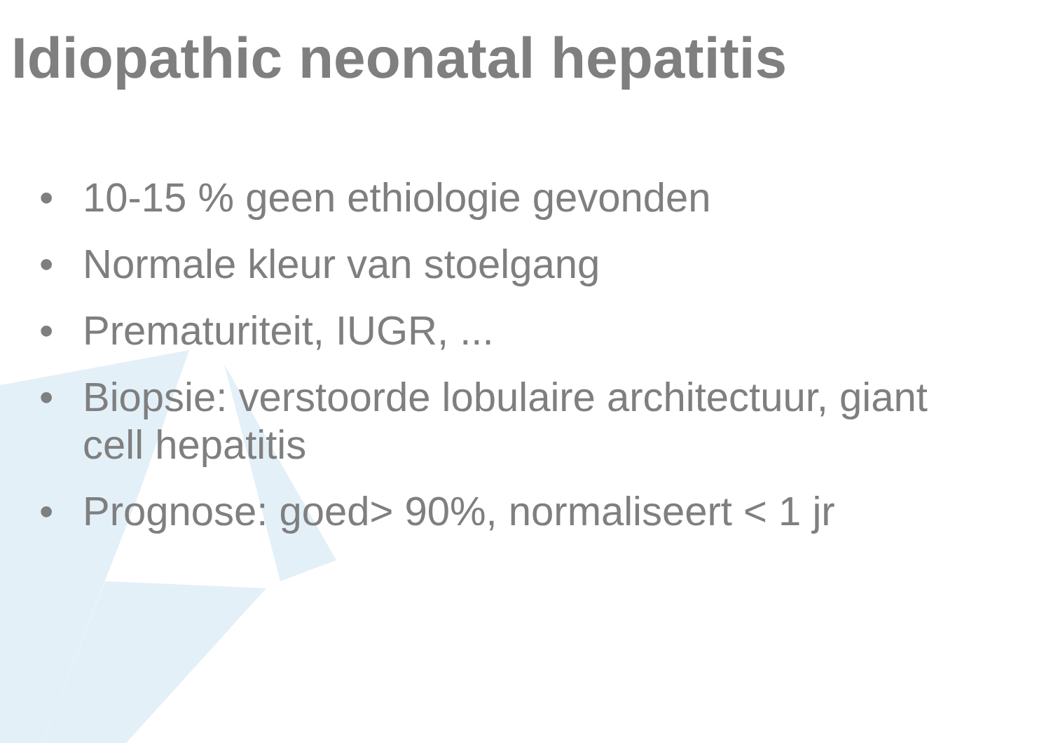Idiopathic neonatal hepatitis
• 10-15 % geen ethiologie gevonden
• Normale kleur van stoelgang
• Prematuriteit, IUGR, ...
• Biopsie: verstoorde lobulaire architectuur, giant cell hepatitis
• Prognose: goed> 90%, normaliseert < 1 jr